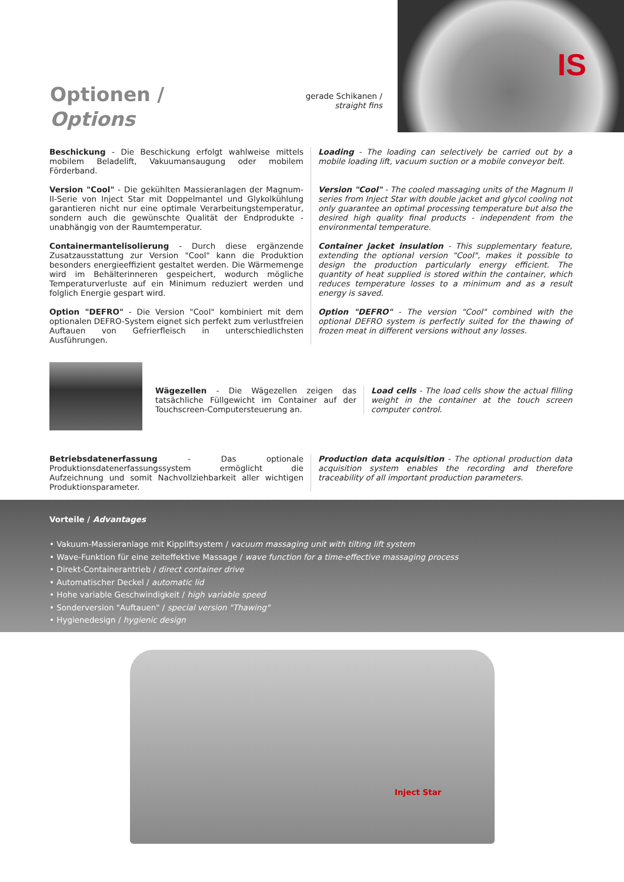IS
Optionen /
Options
gerade Schikanen /
straight fins
Beschickung - Die Beschickung erfolgt wahlweise mittels mobilem Beladelift, Vakuumansaugung oder mobilem Förderband.
Version "Cool" - Die gekühlten Massieranlagen der Magnum-II-Serie von Inject Star mit Doppelmantel und Glykolkühlung garantieren nicht nur eine optimale Verarbeitungstemperatur, sondern auch die gewünschte Qualität der Endprodukte - unabhängig von der Raumtemperatur.
Containermantelisolierung - Durch diese ergänzende Zusatzausstattung zur Version "Cool" kann die Produktion besonders energieeffizient gestaltet werden. Die Wärmemenge wird im Behälterinneren gespeichert, wodurch mögliche Temperaturverluste auf ein Minimum reduziert werden und folglich Energie gespart wird.
Option "DEFRO" - Die Version "Cool" kombiniert mit dem optionalen DEFRO-System eignet sich perfekt zum verlustfreien Auftauen von Gefrierfleisch in unterschiedlichsten Ausführungen.
Loading - The loading can selectively be carried out by a mobile loading lift, vacuum suction or a mobile conveyor belt.
Version "Cool" - The cooled massaging units of the Magnum II series from Inject Star with double jacket and glycol cooling not only guarantee an optimal processing temperature but also the desired high quality final products - independent from the environmental temperature.
Container jacket insulation - This supplementary feature, extending the optional version "Cool", makes it possible to design the production particularly energy efficient. The quantity of heat supplied is stored within the container, which reduces temperature losses to a minimum and as a result energy is saved.
Option "DEFRO" - The version "Cool" combined with the optional DEFRO system is perfectly suited for the thawing of frozen meat in different versions without any losses.
Wägezellen - Die Wägezellen zeigen das tatsächliche Füllgewicht im Container auf der Touchscreen-Computersteuerung an.
Load cells - The load cells show the actual filling weight in the container at the touch screen computer control.
Betriebsdatenerfassung - Das optionale Produktionsdatenerfassungssystem ermöglicht die Aufzeichnung und somit Nachvollziehbarkeit aller wichtigen Produktionsparameter.
Production data acquisition - The optional production data acquisition system enables the recording and therefore traceability of all important production parameters.
Vorteile / Advantages
• Vakuum-Massieranlage mit Kippliftsystem / vacuum massaging unit with tilting lift system
• Wave-Funktion für eine zeiteffektive Massage / wave function for a time-effective massaging process
• Direkt-Containerantrieb / direct container drive
• Automatischer Deckel / automatic lid
• Hohe variable Geschwindigkeit / high variable speed
• Sonderversion "Auftauen" / special version "Thawing"
• Hygienedesign / hygienic design
Inject Star